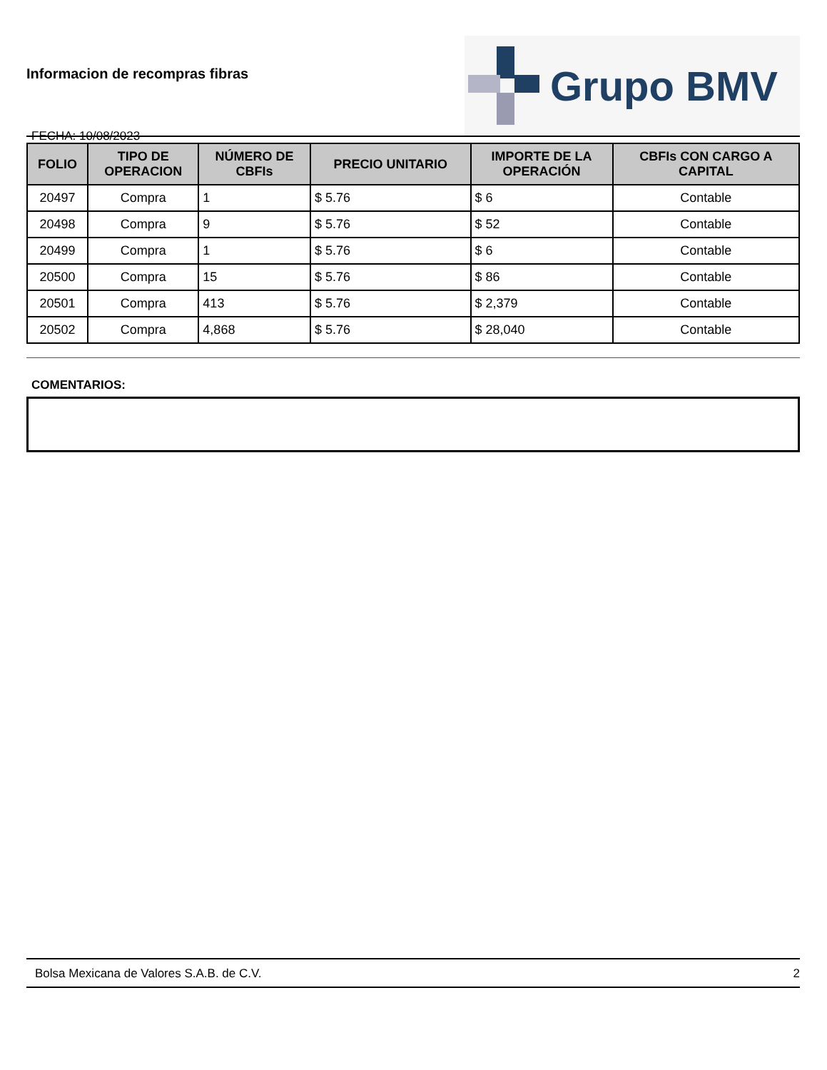Informacion de recompras fibras
FECHA: 10/08/2023
Grupo BMV
| FOLIO | TIPO DE OPERACION | NÚMERO DE CBFIs | PRECIO UNITARIO | IMPORTE DE LA OPERACIÓN | CBFIs CON CARGO A CAPITAL |
| --- | --- | --- | --- | --- | --- |
| 20497 | Compra | 1 | $ 5.76 | $ 6 | Contable |
| 20498 | Compra | 9 | $ 5.76 | $ 52 | Contable |
| 20499 | Compra | 1 | $ 5.76 | $ 6 | Contable |
| 20500 | Compra | 15 | $ 5.76 | $ 86 | Contable |
| 20501 | Compra | 413 | $ 5.76 | $ 2,379 | Contable |
| 20502 | Compra | 4,868 | $ 5.76 | $ 28,040 | Contable |
COMENTARIOS:
Bolsa Mexicana de Valores S.A.B. de C.V. 2